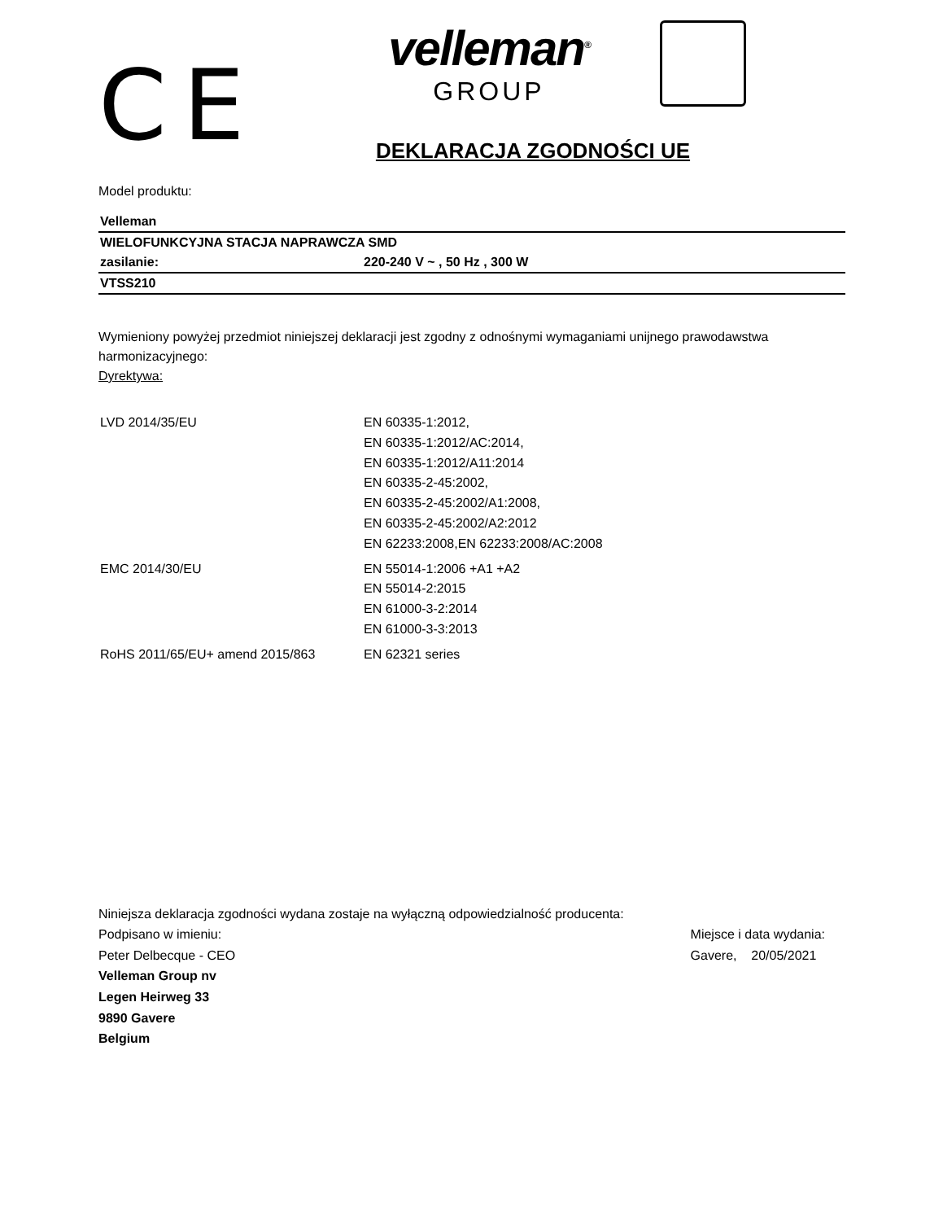CE
velleman<sup>®</sup>
GROUP
DEKLARACJA ZGODNOŚCI UE
Model produktu:
| Velleman | |
| WIELOFUNKCYJNA STACJA NAPRAWCZA SMD | |
| zasilanie: | 220-240 V ~ , 50 Hz , 300 W |
| VTSS210 | |
Wymieniony powyżej przedmiot niniejszej deklaracji jest zgodny z odnośnymi wymaganiami unijnego prawodawstwa harmonizacyjnego:
Dyrektywa:
| LVD 2014/35/EU | EN 60335-1:2012, EN 60335-1:2012/AC:2014, EN 60335-1:2012/A11:2014 EN 60335-2-45:2002, EN 60335-2-45:2002/A1:2008, EN 60335-2-45:2002/A2:2012 EN 62233:2008,EN 62233:2008/AC:2008 |
| EMC 2014/30/EU | EN 55014-1:2006 +A1 +A2 EN 55014-2:2015 EN 61000-3-2:2014 EN 61000-3-3:2013 |
| RoHS 2011/65/EU+ amend 2015/863 | EN 62321 series |
Niniejsza deklaracja zgodności wydana zostaje na wyłączną odpowiedzialność producenta:
Podpisano w imieniu:
Peter Delbecque - CEO
Velleman Group nv
Legen Heirweg 33
9890 Gavere
Belgium
Miejsce i data wydania:
Gavere, 20/05/2021